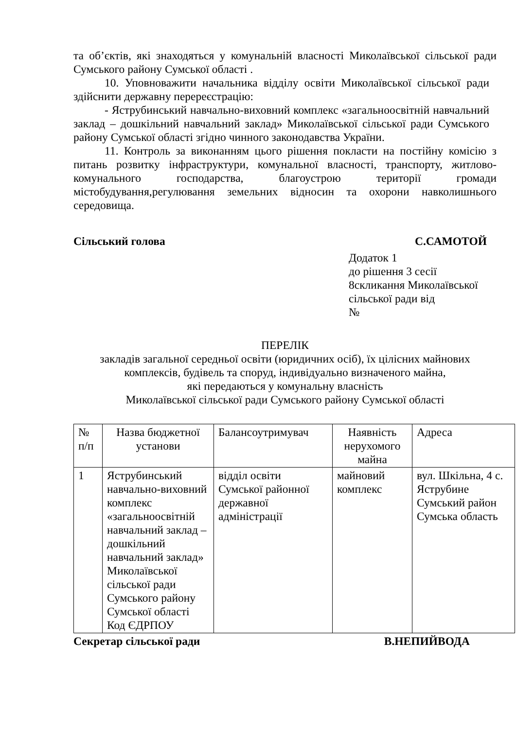та об’єктів, які знаходяться у комунальній власності Миколаївської сільської ради Сумського району Сумської області .
10. Уповноважити начальника відділу освіти Миколаївської сільської ради здійснити державну перереєстрацію:
- Яструбинський навчально-виховний комплекс «загальноосвітній навчальний заклад – дошкільний навчальний заклад» Миколаївської сільської ради Сумського району Сумської області згідно чинного законодавства України.
11. Контроль за виконанням цього рішення покласти на постійну комісію з питань розвитку інфраструктури, комунальної власності, транспорту, житлово-комунального господарства, благоустрою території громади містобудування,регулювання земельних відносин та охорони навколишнього середовища.
Сільський голова С.САМОТОЙ
Додаток 1
до рішення 3 сесії
8скликання Миколаївської
сільської ради від
№
ПЕРЕЛІК
закладів загальної середньої освіти (юридичних осіб), їх цілісних майнових комплексів, будівель та споруд, індивідуально визначеного майна,
які передаються у комунальну власність
Миколаївської сільської ради Сумського району Сумської області
| № п/п | Назва бюджетної установи | Балансоутримувач | Наявність нерухомого майна | Адреса |
| --- | --- | --- | --- | --- |
| 1 | Яструбинський навчально-виховний комплекс «загальноосвітній навчальний заклад – дошкільний навчальний заклад» Миколаївської сільської ради Сумського району Сумської області Код ЄДРПОУ | відділ освіти Сумської районної державної адміністрації | майновий комплекс | вул. Шкільна, 4 с. Яструбине Сумський район Сумська область |
Секретар сільської ради В.НЕПИЙВОДА